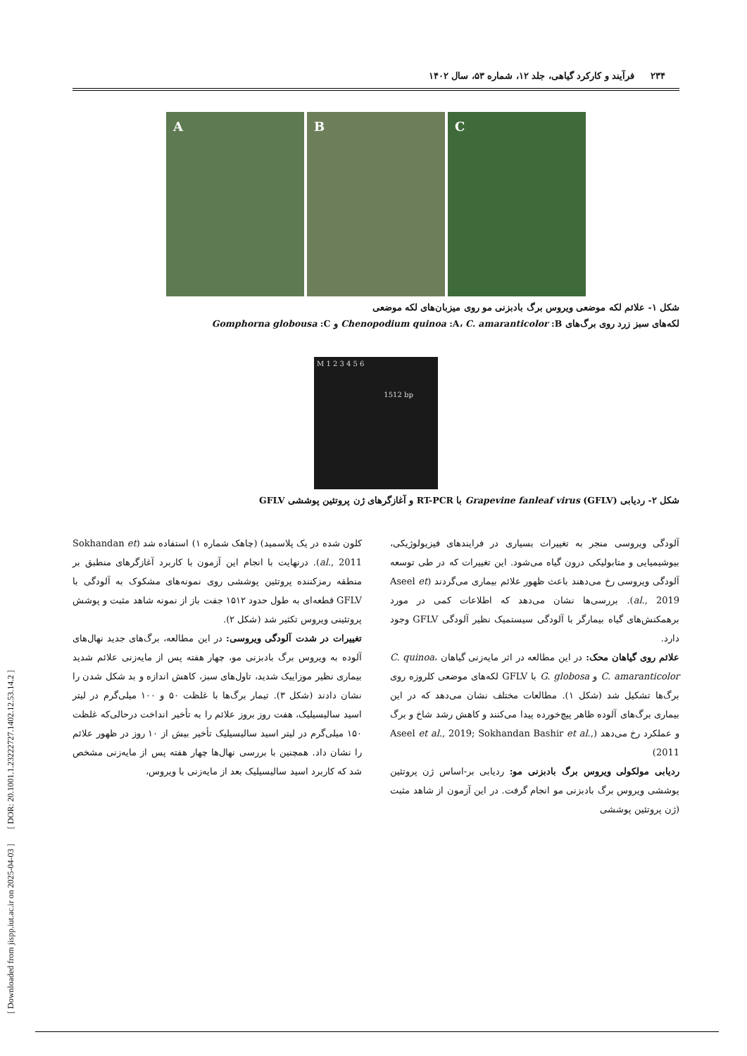[ Downloaded from jispp.iut.ac.ir on 2025-04-03 ] [ DOR: 20.1001.1.23222727.1402.12.53.14.2 ]
۲۳۴ فرآیند و کارکرد گیاهی، جلد ۱۲، شماره ۵۳، سال ۱۴۰۲
A B C
شکل ۱- علائم لکه موضعی ویروس برگ بادبزنی مو روی میزبان‌های لکه موضعی
لکه‌های سبز زرد روی برگ‌های Chenopodium quinoa :A، C. amaranticolor :B و Gomphorna globousa :C
M 1 2 3 4 5 6
1512 bp
شکل ۲- ردیابی Grapevine fanleaf virus (GFLV) با RT-PCR و آغازگرهای ژن پروتئین پوششی GFLV
آلودگی ویروسی منجر به تغییرات بسیاری در فرایندهای فیزیولوژیکی، بیوشیمیایی و متابولیکی درون گیاه می‌شود. این تغییرات که در طی توسعه آلودگی ویروسی رخ می‌دهند باعث ظهور علائم بیماری می‌گردند (Aseel et al., 2019). بررسی‌ها نشان می‌دهد که اطلاعات کمی در مورد برهمکنش‌های گیاه بیمارگر با آلودگی سیستمیک نظیر آلودگی GFLV وجود دارد.
علائم روی گیاهان محک: در این مطالعه در اثر مایه‌زنی گیاهان C. quinoa، C. amaranticolor و G. globosa با GFLV لکه‌های موضعی کلروزه روی برگ‌ها تشکیل شد (شکل ۱). مطالعات مختلف نشان می‌دهد که در این بیماری برگ‌های آلوده ظاهر پیچ‌خورده پیدا می‌کنند و کاهش رشد شاخ و برگ و عملکرد رخ می‌دهد (Aseel et al., 2019; Sokhandan Bashir et al., 2011)
ردیابی مولکولی ویروس برگ بادبزنی مو: ردیابی بر-اساس ژن پروتئین پوششی ویروس برگ بادبزنی مو انجام گرفت. در این آزمون از شاهد مثبت (ژن پروتئین پوششی
کلون شده در یک پلاسمید) (چاهک شماره ۱) استفاده شد (Sokhandan et al., 2011). درنهایت با انجام این آزمون با کاربرد آغازگرهای منطبق بر منطقه رمزکننده پروتئین پوششی روی نمونه‌های مشکوک به آلودگی با GFLV قطعه‌ای به طول حدود ۱۵۱۲ جفت باز از نمونه شاهد مثبت و پوشش پروتئینی ویروس تکثیر شد (شکل ۲).
تغییرات در شدت آلودگی ویروسی: در این مطالعه، برگ‌های جدید نهال‌های آلوده به ویروس برگ بادبزنی مو، چهار هفته پس از مایه‌زنی علائم شدید بیماری نظیر موزاییک شدید، تاول‌های سبز، کاهش اندازه و بد شکل شدن را نشان دادند (شکل ۳). تیمار برگ‌ها با غلظت ۵۰ و ۱۰۰ میلی‌گرم در لیتر اسید سالیسیلیک، هفت روز بروز علائم را به تأخیر انداخت درحالی‌که غلظت ۱۵۰ میلی‌گرم در لیتر اسید سالیسیلیک تأخیر بیش از ۱۰ روز در ظهور علائم را نشان داد. همچنین با بررسی نهال‌ها چهار هفته پس از مایه‌زنی مشخص شد که کاربرد اسید سالیسیلیک بعد از مایه‌زنی با ویروس،